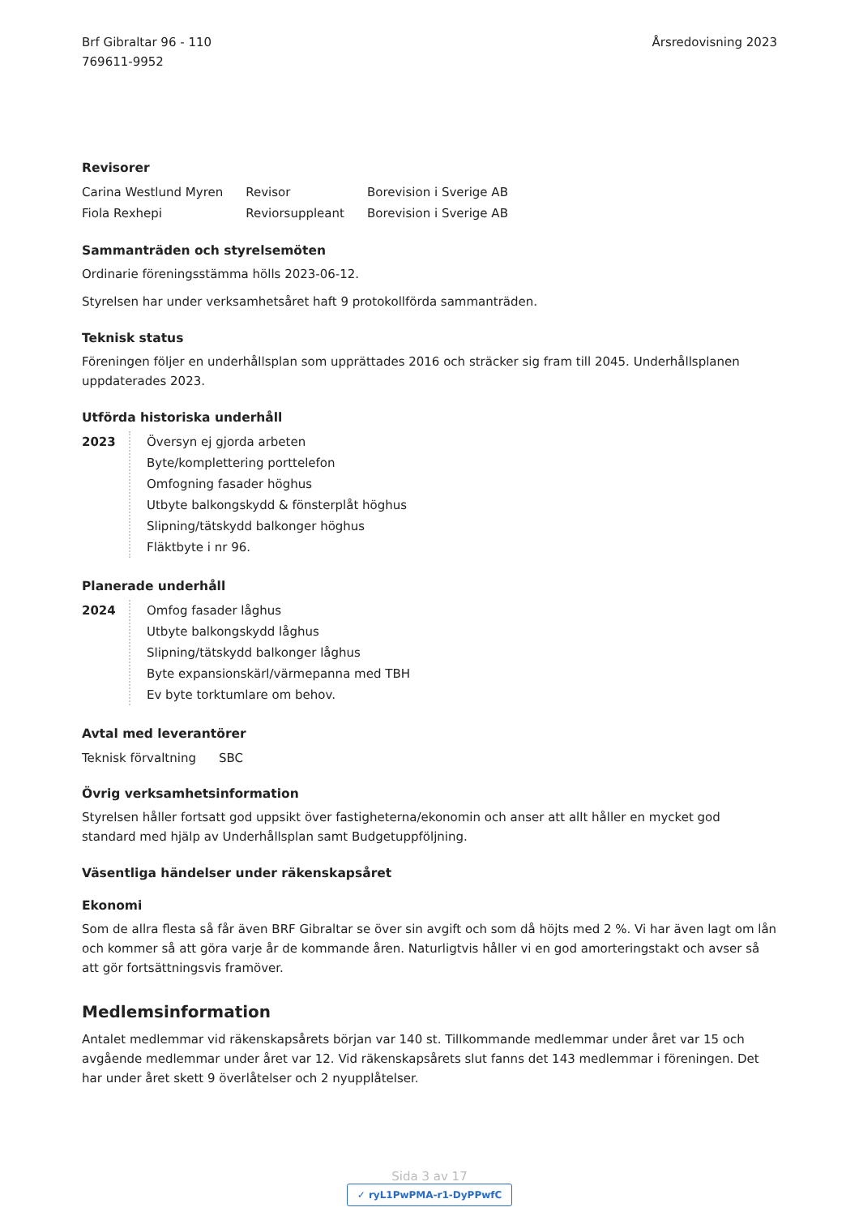Brf Gibraltar 96 - 110
769611-9952
Årsredovisning 2023
Revisorer
| Carina Westlund Myren | Revisor | Borevision i Sverige AB |
| Fiola Rexhepi | Reviorsuppleant | Borevision i Sverige AB |
Sammanträden och styrelsemöten
Ordinarie föreningsstämma hölls 2023-06-12.
Styrelsen har under verksamhetsåret haft 9 protokollförda sammanträden.
Teknisk status
Föreningen följer en underhållsplan som upprättades 2016 och sträcker sig fram till 2045. Underhållsplanen uppdaterades 2023.
Utförda historiska underhåll
2023 Översyn ej gjorda arbeten
Byte/komplettering porttelefon
Omfogning fasader höghus
Utbyte balkongskydd & fönsterplåt höghus
Slipning/tätskydd balkonger höghus
Fläktbyte i nr 96.
Planerade underhåll
2024 Omfog fasader låghus
Utbyte balkongskydd låghus
Slipning/tätskydd balkonger låghus
Byte expansionskärl/värmepanna med TBH
Ev byte torktumlare om behov.
Avtal med leverantörer
| Teknisk förvaltning | SBC |
Övrig verksamhetsinformation
Styrelsen håller fortsatt god uppsikt över fastigheterna/ekonomin och anser att allt håller en mycket god standard med hjälp av Underhållsplan samt Budgetuppföljning.
Väsentliga händelser under räkenskapsåret
Ekonomi
Som de allra flesta så får även BRF Gibraltar se över sin avgift och som då höjts med 2 %. Vi har även lagt om lån och kommer så att göra varje år de kommande åren. Naturligtvis håller vi en god amorteringstakt och avser så att gör fortsättningsvis framöver.
Medlemsinformation
Antalet medlemmar vid räkenskapsårets början var 140 st. Tillkommande medlemmar under året var 15 och avgående medlemmar under året var 12. Vid räkenskapsårets slut fanns det 143 medlemmar i föreningen. Det har under året skett 9 överlåtelser och 2 nyupplåtelser.
Sida 3 av 17
✓ ryL1PwPMA-r1-DyPPwfC